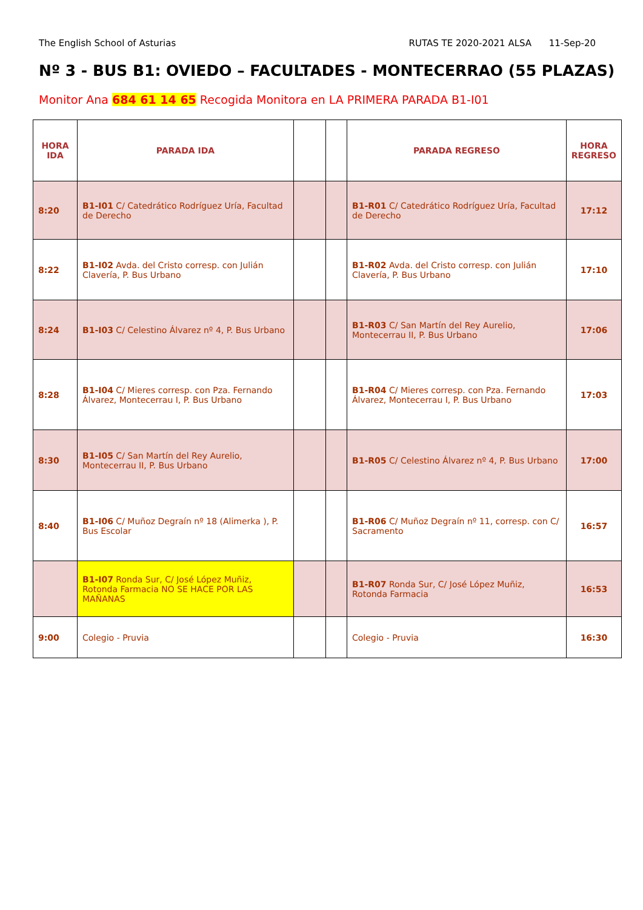The English School of Asturias RUTAS TE 2020-2021 ALSA 11-Sep-20
Nº 3 - BUS B1: OVIEDO – FACULTADES - MONTECERRAO (55 PLAZAS)
Monitor Ana 684 61 14 65 Recogida Monitora en LA PRIMERA PARADA B1-I01
| HORA IDA | PARADA IDA | | | PARADA REGRESO | HORA REGRESO |
| --- | --- | --- | --- | --- | --- |
| 8:20 | B1-I01 C/ Catedrático Rodríguez Uría, Facultad de Derecho | | | B1-R01 C/ Catedrático Rodríguez Uría, Facultad de Derecho | 17:12 |
| 8:22 | B1-I02 Avda. del Cristo corresp. con Julián Clavería, P. Bus Urbano | | | B1-R02 Avda. del Cristo corresp. con Julián Clavería, P. Bus Urbano | 17:10 |
| 8:24 | B1-I03 C/ Celestino Álvarez nº 4, P. Bus Urbano | | | B1-R03 C/ San Martín del Rey Aurelio, Montecerrau II, P. Bus Urbano | 17:06 |
| 8:28 | B1-I04 C/ Mieres corresp. con Pza. Fernando Álvarez, Montecerrau I, P. Bus Urbano | | | B1-R04 C/ Mieres corresp. con Pza. Fernando Álvarez, Montecerrau I, P. Bus Urbano | 17:03 |
| 8:30 | B1-I05 C/ San Martín del Rey Aurelio, Montecerrau II, P. Bus Urbano | | | B1-R05 C/ Celestino Álvarez nº 4, P. Bus Urbano | 17:00 |
| 8:40 | B1-I06 C/ Muñoz Degraín nº 18 (Alimerka ), P. Bus Escolar | | | B1-R06 C/ Muñoz Degraín nº 11, corresp. con C/ Sacramento | 16:57 |
| | B1-I07 Ronda Sur, C/ José López Muñiz, Rotonda Farmacia NO SE HACE POR LAS MAÑANAS | | | B1-R07 Ronda Sur, C/ José López Muñiz, Rotonda Farmacia | 16:53 |
| 9:00 | Colegio - Pruvia | | | Colegio - Pruvia | 16:30 |